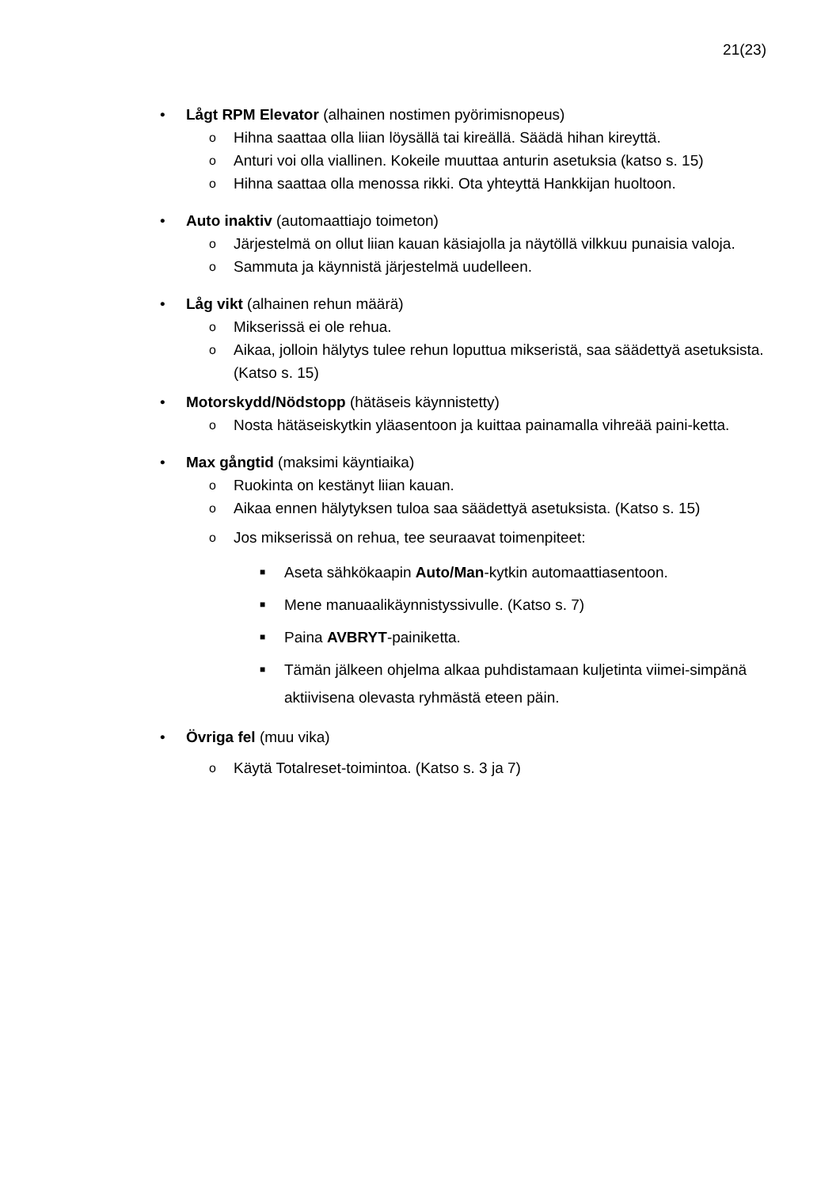21(23)
• Lågt RPM Elevator (alhainen nostimen pyörimisnopeus)
o Hihna saattaa olla liian löysällä tai kireällä. Säädä hihan kireyttä.
o Anturi voi olla viallinen. Kokeile muuttaa anturin asetuksia (katso s. 15)
o Hihna saattaa olla menossa rikki. Ota yhteyttä Hankkijan huoltoon.
• Auto inaktiv (automaattiajo toimeton)
o Järjestelmä on ollut liian kauan käsiajolla ja näytöllä vilkkuu punaisia valoja.
o Sammuta ja käynnistä järjestelmä uudelleen.
• Låg vikt (alhainen rehun määrä)
o Mikserissä ei ole rehua.
o Aikaa, jolloin hälytys tulee rehun loputtua mikseristä, saa säädettyä asetuksista. (Katso s. 15)
• Motorskydd/Nödstopp (hätäseis käynnistetty)
o Nosta hätäseiskytkin yläasentoon ja kuittaa painamalla vihreää paini-ketta.
• Max gångtid (maksimi käyntiaika)
o Ruokinta on kestänyt liian kauan.
o Aikaa ennen hälytyksen tuloa saa säädettyä asetuksista. (Katso s. 15)
o Jos mikserissä on rehua, tee seuraavat toimenpiteet:
■ Aseta sähkökaapin Auto/Man-kytkin automaattiasentoon.
■ Mene manuaalikäynnistyssivulle. (Katso s. 7)
■ Paina AVBRYT-painiketta.
■ Tämän jälkeen ohjelma alkaa puhdistamaan kuljetinta viimei-simpänä aktiivisena olevasta ryhmästä eteen päin.
• Övriga fel (muu vika)
o Käytä Totalreset-toimintoa. (Katso s. 3 ja 7)